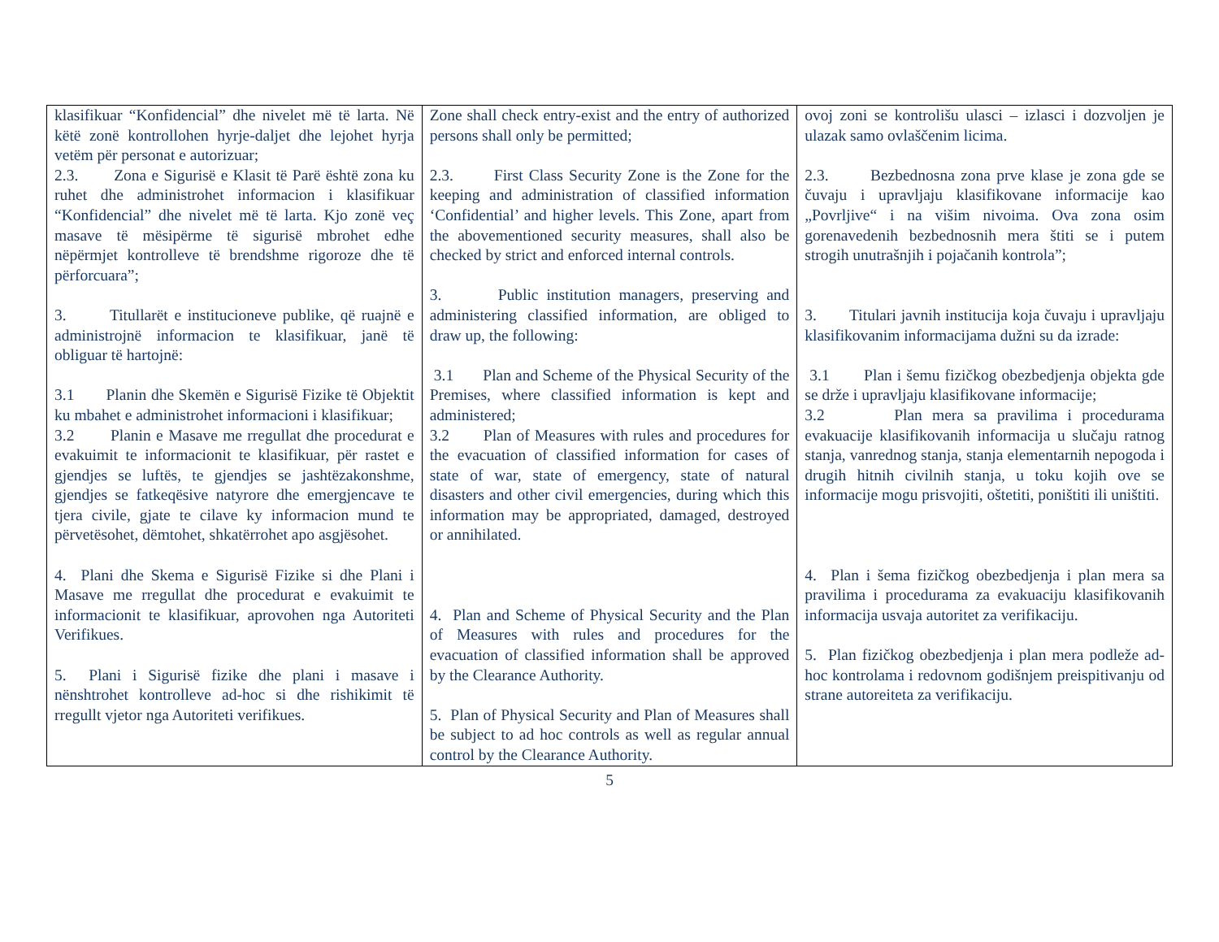| klasifikuar “Konfidencial” dhe nivelet më të larta. Në këtë zonë kontrollohen hyrje-daljet dhe lejohet hyrja vetëm për personat e autorizuar; 2.3. Zona e Sigurisë e Klasit të Parë është zona ku ruhet dhe administrohet informacion i klasifikuar “Konfidencial” dhe nivelet më të larta. Kjo zonë veç masave të mësipërme të sigurisë mbrohet edhe nëpërmjet kontrolleve të brendshme rigoroze dhe të përforcuara”; 3. Titullarët e institucioneve publike, që ruajnë e administrojnë informacion te klasifikuar, janë të obliguar të hartojnë: 3.1 Planin dhe Skemën e Sigurisë Fizike të Objektit ku mbahet e administrohet informacioni i klasifikuar; 3.2 Planin e Masave me rregullat dhe procedurat e evakuimit te informacionit te klasifikuar, për rastet e gjendjes se luftës, te gjendjes se jashtëzakonshme, gjendjes se fatkeqësive natyrore dhe emergjencave te tjera civile, gjate te cilave ky informacion mund te përvetësohet, dëmtohet, shkatërrohet apo asgjësohet. 4. Plani dhe Skema e Sigurisë Fizike si dhe Plani i Masave me rregullat dhe procedurat e evakuimit te informacionit te klasifikuar, aprovohen nga Autoriteti Verifikues. 5. Plani i Sigurisë fizike dhe plani i masave i nënshtrohet kontrolleve ad-hoc si dhe rishikimit të rregullt vjetor nga Autoriteti verifikues. | Zone shall check entry-exist and the entry of authorized persons shall only be permitted; 2.3. First Class Security Zone is the Zone for the keeping and administration of classified information ‘Confidential’ and higher levels. This Zone, apart from the abovementioned security measures, shall also be checked by strict and enforced internal controls. 3. Public institution managers, preserving and administering classified information, are obliged to draw up, the following: 3.1 Plan and Scheme of the Physical Security of the Premises, where classified information is kept and administered; 3.2 Plan of Measures with rules and procedures for the evacuation of classified information for cases of state of war, state of emergency, state of natural disasters and other civil emergencies, during which this information may be appropriated, damaged, destroyed or annihilated. 4. Plan and Scheme of Physical Security and the Plan of Measures with rules and procedures for the evacuation of classified information shall be approved by the Clearance Authority. 5. Plan of Physical Security and Plan of Measures shall be subject to ad hoc controls as well as regular annual control by the Clearance Authority. | ovoj zoni se kontrolišu ulasci – izlasci i dozvoljen je ulazak samo ovlaščenim licima. 2.3. Bezbednosna zona prve klase je zona gde se čuvaju i upravljaju klasifikovane informacije kao „Povrljive“ i na višim nivoima. Ova zona osim gorenavedenih bezbednosnih mera štiti se i putem strogih unutrašnjih i pojačanih kontrola”; 3. Titulari javnih institucija koja čuvaju i upravljaju klasifikovanim informacijama dužni su da izrade: 3.1 Plan i šemu fizičkog obezbedjenja objekta gde se drže i upravljaju klasifikovane informacije; 3.2 Plan mera sa pravilima i procedurama evakuacije klasifikovanih informacija u slučaju ratnog stanja, vanrednog stanja, stanja elementarnih nepogoda i drugih hitnih civilnih stanja, u toku kojih ove se informacije mogu prisvojiti, oštetiti, poništiti ili uništiti. 4. Plan i šema fizičkog obezbedjenja i plan mera sa pravilima i procedurama za evakuaciju klasifikovanih informacija usvaja autoritet za verifikaciju. 5. Plan fizičkog obezbedjenja i plan mera podleže ad-hoc kontrolama i redovnom godišnjem preispitivanju od strane autoreiteta za verifikaciju. |
5